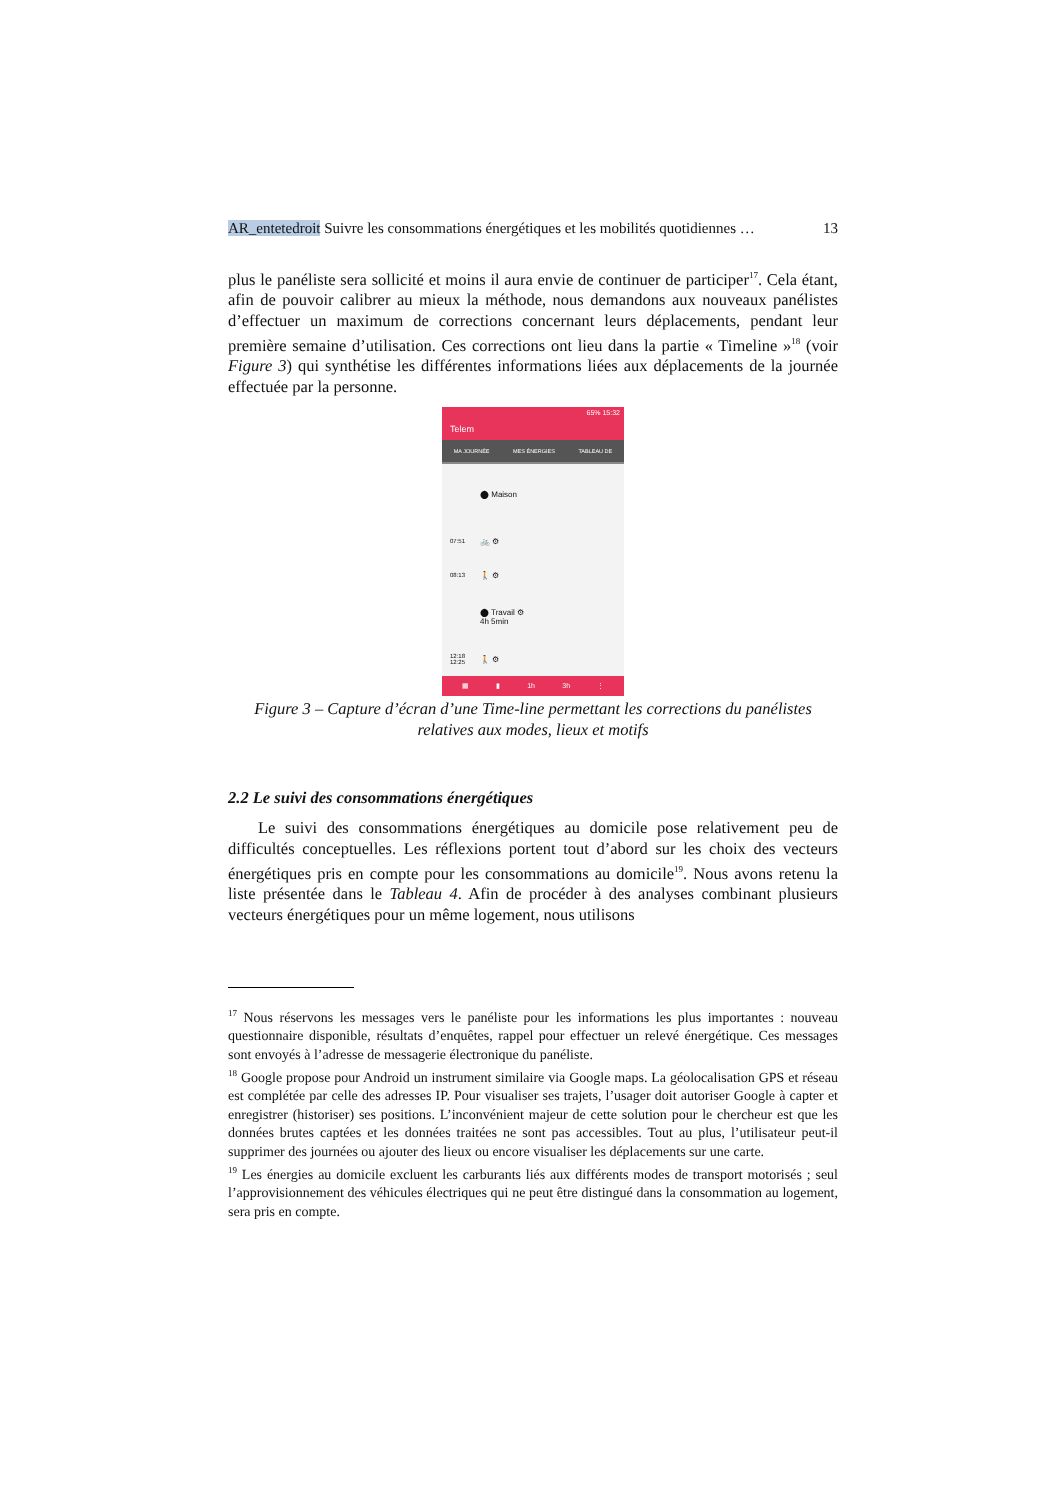AR_entetedroit Suivre les consommations énergétiques et les mobilités quotidiennes … 13
plus le panéliste sera sollicité et moins il aura envie de continuer de participer<sup>17</sup>. Cela étant, afin de pouvoir calibrer au mieux la méthode, nous demandons aux nouveaux panélistes d’effectuer un maximum de corrections concernant leurs déplacements, pendant leur première semaine d’utilisation. Ces corrections ont lieu dans la partie « Timeline »<sup>18</sup> (voir Figure 3) qui synthétise les différentes informations liées aux déplacements de la journée effectuée par la personne.
65% 15:32
Telem
MA JOURNÉE MES ÉNERGIES TABLEAU DE
⬤ Maison
07:51 🚲 ⚙
08:13 🚶 ⚙
⬤ Travail ⚙
4h 5min
12:18
12:25 🚶 ⚙
▦ ▮ 1h 3h ⋮
Figure 3 – Capture d’écran d’une Time-line permettant les corrections du panélistes relatives aux modes, lieux et motifs
2.2 Le suivi des consommations énergétiques
Le suivi des consommations énergétiques au domicile pose relativement peu de difficultés conceptuelles. Les réflexions portent tout d’abord sur les choix des vecteurs énergétiques pris en compte pour les consommations au domicile<sup>19</sup>. Nous avons retenu la liste présentée dans le Tableau 4. Afin de procéder à des analyses combinant plusieurs vecteurs énergétiques pour un même logement, nous utilisons
<sup>17</sup> Nous réservons les messages vers le panéliste pour les informations les plus importantes : nouveau questionnaire disponible, résultats d’enquêtes, rappel pour effectuer un relevé énergétique. Ces messages sont envoyés à l’adresse de messagerie électronique du panéliste.
<sup>18</sup> Google propose pour Android un instrument similaire via Google maps. La géolocalisation GPS et réseau est complétée par celle des adresses IP. Pour visualiser ses trajets, l’usager doit autoriser Google à capter et enregistrer (historiser) ses positions. L’inconvénient majeur de cette solution pour le chercheur est que les données brutes captées et les données traitées ne sont pas accessibles. Tout au plus, l’utilisateur peut-il supprimer des journées ou ajouter des lieux ou encore visualiser les déplacements sur une carte.
<sup>19</sup> Les énergies au domicile excluent les carburants liés aux différents modes de transport motorisés ; seul l’approvisionnement des véhicules électriques qui ne peut être distingué dans la consommation au logement, sera pris en compte.